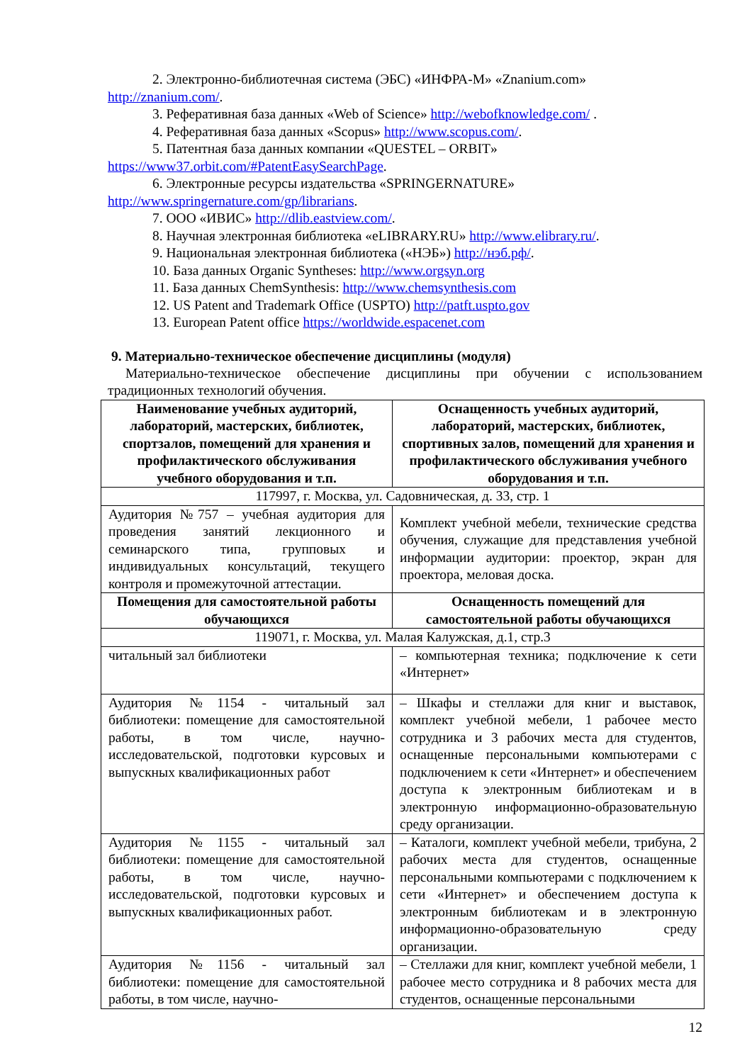2. Электронно-библиотечная система (ЭБС) «ИНФРА-М» «Znanium.com»
http://znanium.com/.
3. Реферативная база данных «Web of Science» http://webofknowledge.com/ .
4. Реферативная база данных «Scopus» http://www.scopus.com/.
5. Патентная база данных компании «QUESTEL – ORBIT»
https://www37.orbit.com/#PatentEasySearchPage.
6. Электронные ресурсы издательства «SPRINGERNATURE»
http://www.springernature.com/gp/librarians.
7. ООО «ИВИС» http://dlib.eastview.com/.
8. Научная электронная библиотека «eLIBRARY.RU» http://www.elibrary.ru/.
9. Национальная электронная библиотека («НЭБ») http://нэб.рф/.
10. База данных Organic Syntheses: http://www.orgsyn.org
11. База данных ChemSynthesis: http://www.chemsynthesis.com
12. US Patent and Trademark Office (USPTO) http://patft.uspto.gov
13. European Patent office https://worldwide.espacenet.com
9. Материально-техническое обеспечение дисциплины (модуля)
Материально-техническое обеспечение дисциплины при обучении с использованием традиционных технологий обучения.
| Наименование учебных аудиторий, лабораторий, мастерских, библиотек, спортзалов, помещений для хранения и профилактического обслуживания учебного оборудования и т.п. | Оснащенность учебных аудиторий, лабораторий, мастерских, библиотек, спортивных залов, помещений для хранения и профилактического обслуживания учебного оборудования и т.п. |
| --- | --- |
| 117997, г. Москва, ул. Садовническая, д. 33, стр. 1 | |
| Аудитория №757 – учебная аудитория для проведения занятий лекционного и семинарского типа, групповых и индивидуальных консультаций, текущего контроля и промежуточной аттестации. | Комплект учебной мебели, технические средства обучения, служащие для представления учебной информации аудитории: проектор, экран для проектора, меловая доска. |
| Помещения для самостоятельной работы обучающихся | Оснащенность помещений для самостоятельной работы обучающихся |
| 119071, г. Москва, ул. Малая Калужская, д.1, стр.3 | |
| читальный зал библиотеки | – компьютерная техника; подключение к сети «Интернет» |
| Аудитория №1154 - читальный зал библиотеки: помещение для самостоятельной работы, в том числе, научно-исследовательской, подготовки курсовых и выпускных квалификационных работ | – Шкафы и стеллажи для книг и выставок, комплект учебной мебели, 1 рабочее место сотрудника и 3 рабочих места для студентов, оснащенные персональными компьютерами с подключением к сети «Интернет» и обеспечением доступа к электронным библиотекам и в электронную информационно-образовательную среду организации. |
| Аудитория №1155 - читальный зал библиотеки: помещение для самостоятельной работы, в том числе, научно-исследовательской, подготовки курсовых и выпускных квалификационных работ. | – Каталоги, комплект учебной мебели, трибуна, 2 рабочих места для студентов, оснащенные персональными компьютерами с подключением к сети «Интернет» и обеспечением доступа к электронным библиотекам и в электронную информационно-образовательную среду организации. |
| Аудитория №1156 - читальный зал библиотеки: помещение для самостоятельной работы, в том числе, научно- | – Стеллажи для книг, комплект учебной мебели, 1 рабочее место сотрудника и 8 рабочих места для студентов, оснащенные персональными |
12